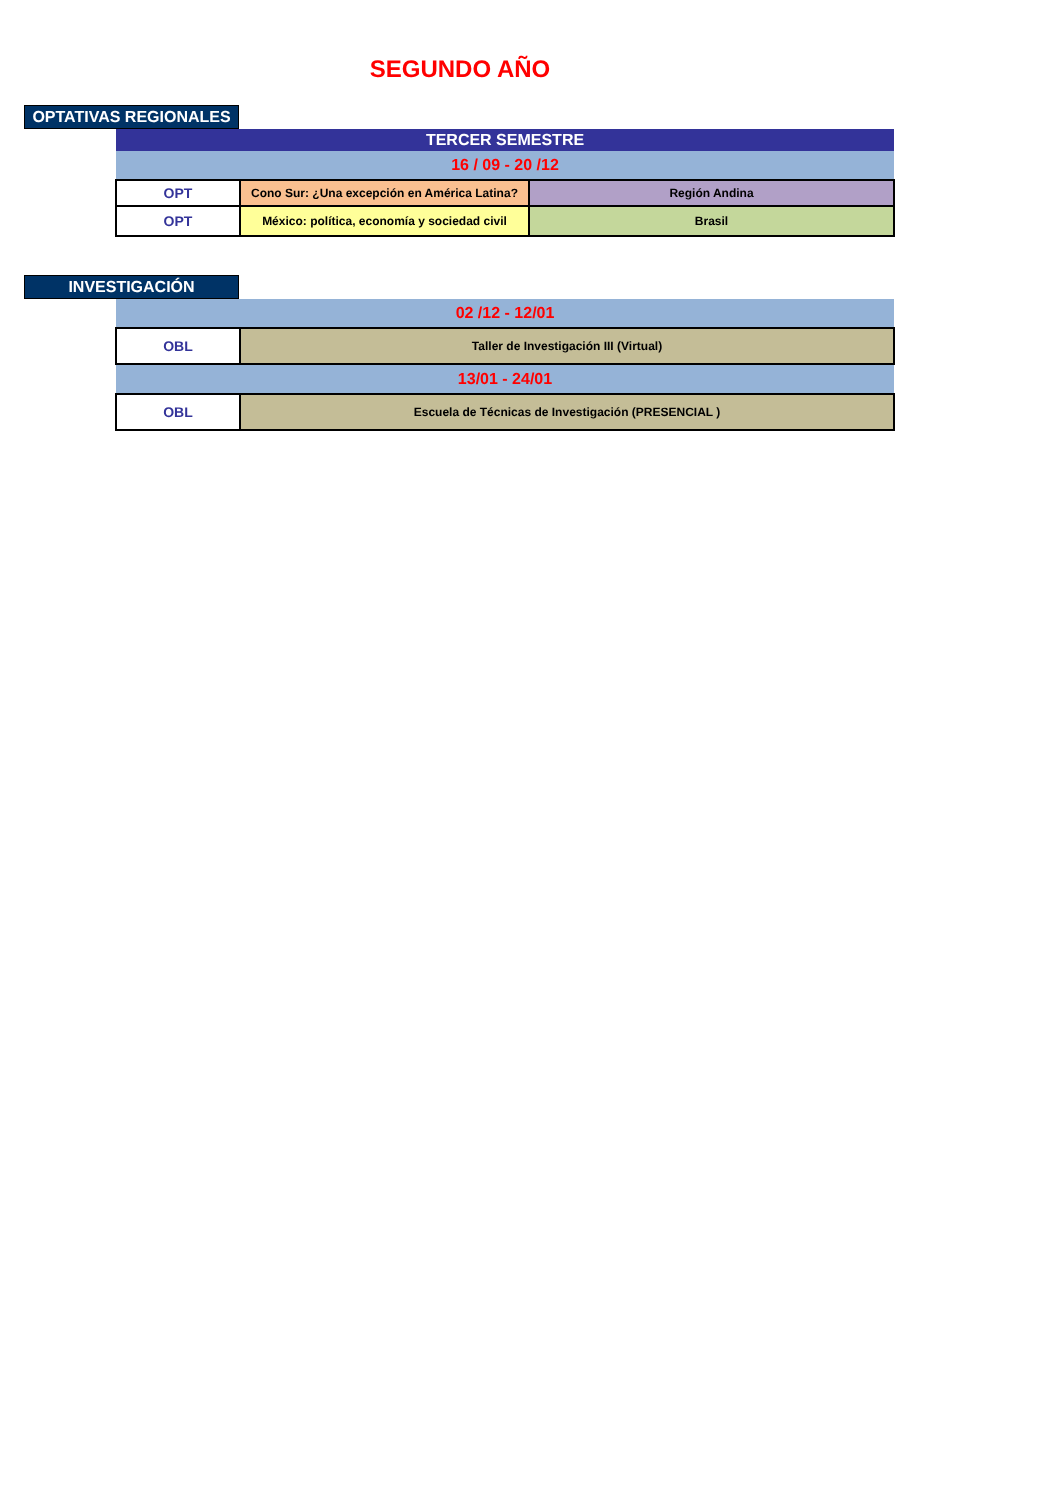SEGUNDO AÑO
OPTATIVAS REGIONALES
| TERCER SEMESTRE | | |
| 16 / 09 - 20 /12 | | |
| OPT | Cono Sur: ¿Una excepción en América Latina? | Región Andina |
| OPT | México: política, economía y sociedad civil | Brasil |
INVESTIGACIÓN
| 02 /12 - 12/01 | |
| OBL | Taller de Investigación III (Virtual) |
| 13/01 - 24/01 | |
| OBL | Escuela de Técnicas de Investigación (PRESENCIAL ) |